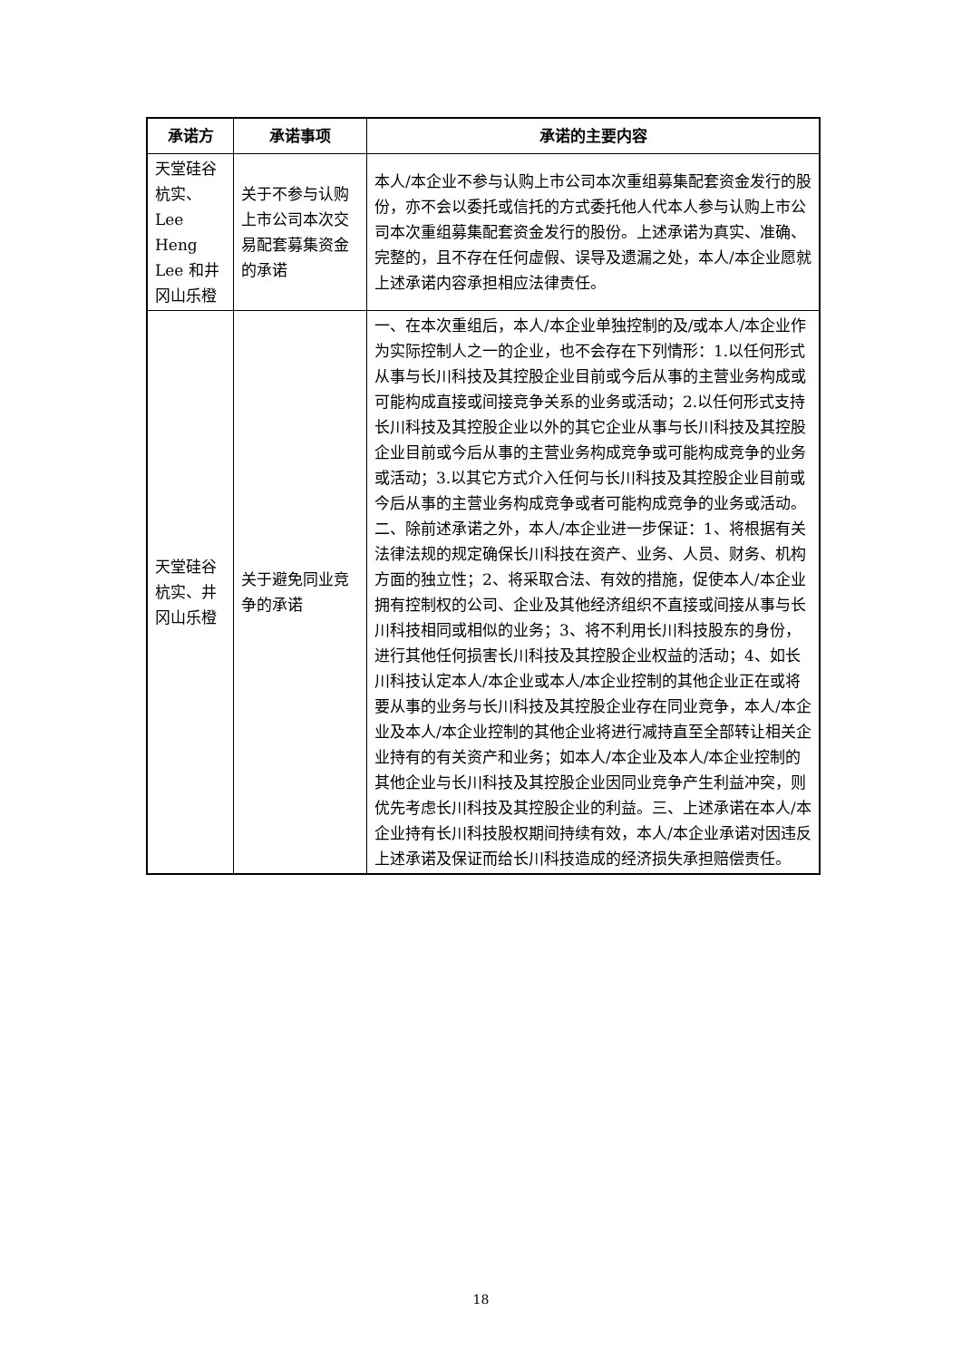| 承诺方 | 承诺事项 | 承诺的主要内容 |
| --- | --- | --- |
| 天堂硅谷杭实、Lee Heng Lee 和井冈山乐橙 | 关于不参与认购上市公司本次交易配套募集资金的承诺 | 本人/本企业不参与认购上市公司本次重组募集配套资金发行的股份，亦不会以委托或信托的方式委托他人代本人参与认购上市公司本次重组募集配套资金发行的股份。上述承诺为真实、准确、完整的，且不存在任何虚假、误导及遗漏之处，本人/本企业愿就上述承诺内容承担相应法律责任。 |
| 天堂硅谷杭实、井冈山乐橙 | 关于避免同业竞争的承诺 | 一、在本次重组后，本人/本企业单独控制的及/或本人/本企业作为实际控制人之一的企业，也不会存在下列情形：1.以任何形式从事与长川科技及其控股企业目前或今后从事的主营业务构成或可能构成直接或间接竞争关系的业务或活动；2.以任何形式支持长川科技及其控股企业以外的其它企业从事与长川科技及其控股企业目前或今后从事的主营业务构成竞争或可能构成竞争的业务或活动；3.以其它方式介入任何与长川科技及其控股企业目前或今后从事的主营业务构成竞争或者可能构成竞争的业务或活动。 二、除前述承诺之外，本人/本企业进一步保证：1、将根据有关法律法规的规定确保长川科技在资产、业务、人员、财务、机构方面的独立性；2、将采取合法、有效的措施，促使本人/本企业拥有控制权的公司、企业及其他经济组织不直接或间接从事与长川科技相同或相似的业务；3、将不利用长川科技股东的身份，进行其他任何损害长川科技及其控股企业权益的活动；4、如长川科技认定本人/本企业或本人/本企业控制的其他企业正在或将要从事的业务与长川科技及其控股企业存在同业竞争，本人/本企业及本人/本企业控制的其他企业将进行减持直至全部转让相关企业持有的有关资产和业务；如本人/本企业及本人/本企业控制的其他企业与长川科技及其控股企业因同业竞争产生利益冲突，则优先考虑长川科技及其控股企业的利益。三、上述承诺在本人/本企业持有长川科技股权期间持续有效，本人/本企业承诺对因违反上述承诺及保证而给长川科技造成的经济损失承担赔偿责任。 |
18